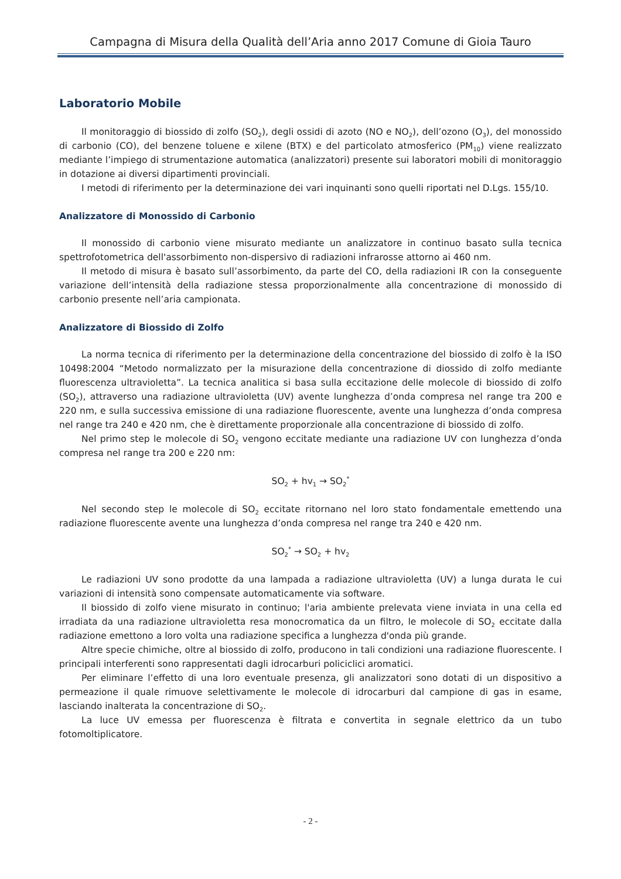Campagna di Misura della Qualità dell’Aria anno 2017 Comune di Gioia Tauro
Laboratorio Mobile
Il monitoraggio di biossido di zolfo (SO<sub>2</sub>), degli ossidi di azoto (NO e NO<sub>2</sub>), dell’ozono (O<sub>3</sub>), del monossido di carbonio (CO), del benzene toluene e xilene (BTX) e del particolato atmosferico (PM<sub>10</sub>) viene realizzato mediante l’impiego di strumentazione automatica (analizzatori) presente sui laboratori mobili di monitoraggio in dotazione ai diversi dipartimenti provinciali.
I metodi di riferimento per la determinazione dei vari inquinanti sono quelli riportati nel D.Lgs. 155/10.
Analizzatore di Monossido di Carbonio
Il monossido di carbonio viene misurato mediante un analizzatore in continuo basato sulla tecnica spettrofotometrica dell'assorbimento non-dispersivo di radiazioni infrarosse attorno ai 460 nm.
Il metodo di misura è basato sull’assorbimento, da parte del CO, della radiazioni IR con la conseguente variazione dell’intensità della radiazione stessa proporzionalmente alla concentrazione di monossido di carbonio presente nell’aria campionata.
Analizzatore di Biossido di Zolfo
La norma tecnica di riferimento per la determinazione della concentrazione del biossido di zolfo è la ISO 10498:2004 “Metodo normalizzato per la misurazione della concentrazione di diossido di zolfo mediante fluorescenza ultravioletta”. La tecnica analitica si basa sulla eccitazione delle molecole di biossido di zolfo (SO<sub>2</sub>), attraverso una radiazione ultravioletta (UV) avente lunghezza d’onda compresa nel range tra 200 e 220 nm, e sulla successiva emissione di una radiazione fluorescente, avente una lunghezza d’onda compresa nel range tra 240 e 420 nm, che è direttamente proporzionale alla concentrazione di biossido di zolfo.
Nel primo step le molecole di SO<sub>2</sub> vengono eccitate mediante una radiazione UV con lunghezza d’onda compresa nel range tra 200 e 220 nm:
SO<sub>2</sub> + hv<sub>1</sub> → SO<sub>2</sub><sup>*</sup>
Nel secondo step le molecole di SO<sub>2</sub> eccitate ritornano nel loro stato fondamentale emettendo una radiazione fluorescente avente una lunghezza d’onda compresa nel range tra 240 e 420 nm.
SO<sub>2</sub><sup>*</sup> → SO<sub>2</sub> + hv<sub>2</sub>
Le radiazioni UV sono prodotte da una lampada a radiazione ultravioletta (UV) a lunga durata le cui variazioni di intensità sono compensate automaticamente via software.
Il biossido di zolfo viene misurato in continuo; l'aria ambiente prelevata viene inviata in una cella ed irradiata da una radiazione ultravioletta resa monocromatica da un filtro, le molecole di SO<sub>2</sub> eccitate dalla radiazione emettono a loro volta una radiazione specifica a lunghezza d'onda più grande.
Altre specie chimiche, oltre al biossido di zolfo, producono in tali condizioni una radiazione fluorescente. I principali interferenti sono rappresentati dagli idrocarburi policiclici aromatici.
Per eliminare l’effetto di una loro eventuale presenza, gli analizzatori sono dotati di un dispositivo a permeazione il quale rimuove selettivamente le molecole di idrocarburi dal campione di gas in esame, lasciando inalterata la concentrazione di SO<sub>2</sub>.
La luce UV emessa per fluorescenza è filtrata e convertita in segnale elettrico da un tubo fotomoltiplicatore.
- 2 -